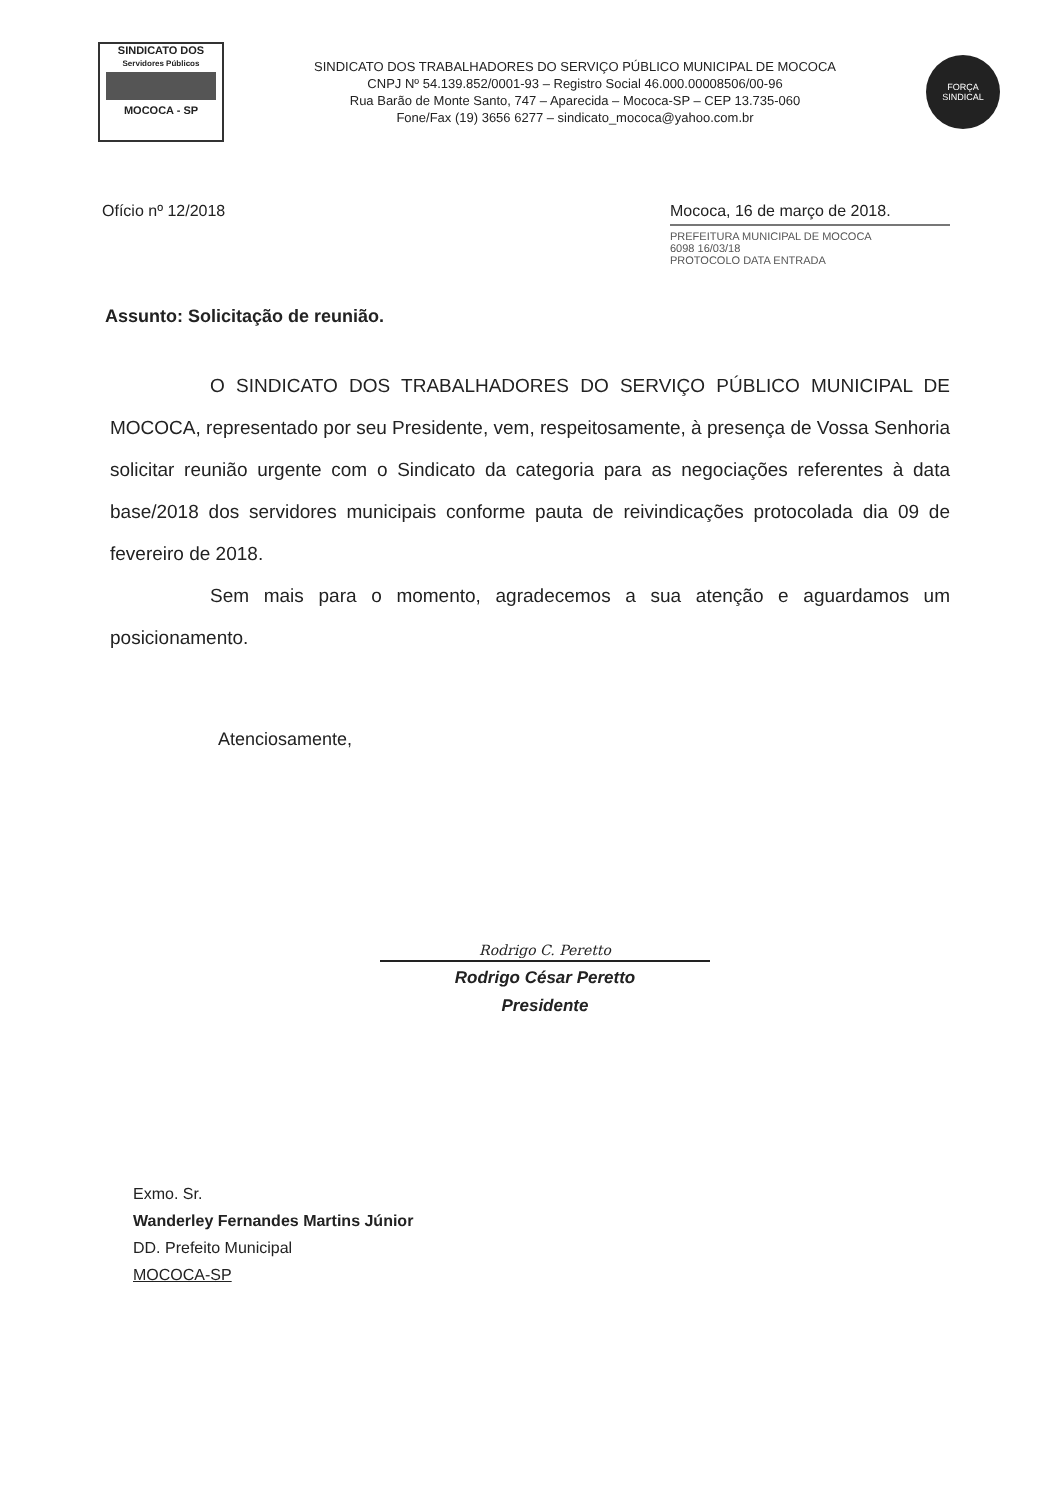SINDICATO DOS
Servidores Públicos
MOCOCA - SP
SINDICATO DOS TRABALHADORES DO SERVIÇO PÚBLICO MUNICIPAL DE MOCOCA
CNPJ Nº 54.139.852/0001-93 – Registro Social 46.000.00008506/00-96
Rua Barão de Monte Santo, 747 – Aparecida – Mococa-SP – CEP 13.735-060
Fone/Fax (19) 3656 6277 – sindicato_mococa@yahoo.com.br
FORÇA
SINDICAL
Ofício nº 12/2018 Mococa, 16 de março de 2018.
PREFEITURA MUNICIPAL DE MOCOCA
6098 16/03/18
PROTOCOLO DATA ENTRADA
Assunto: Solicitação de reunião.
O SINDICATO DOS TRABALHADORES DO SERVIÇO PÚBLICO MUNICIPAL DE MOCOCA, representado por seu Presidente, vem, respeitosamente, à presença de Vossa Senhoria solicitar reunião urgente com o Sindicato da categoria para as negociações referentes à data base/2018 dos servidores municipais conforme pauta de reivindicações protocolada dia 09 de fevereiro de 2018.
Sem mais para o momento, agradecemos a sua atenção e aguardamos um posicionamento.
Atenciosamente,
Rodrigo C. Peretto
Rodrigo César Peretto
Presidente
Exmo. Sr.
Wanderley Fernandes Martins Júnior
DD. Prefeito Municipal
MOCOCA-SP